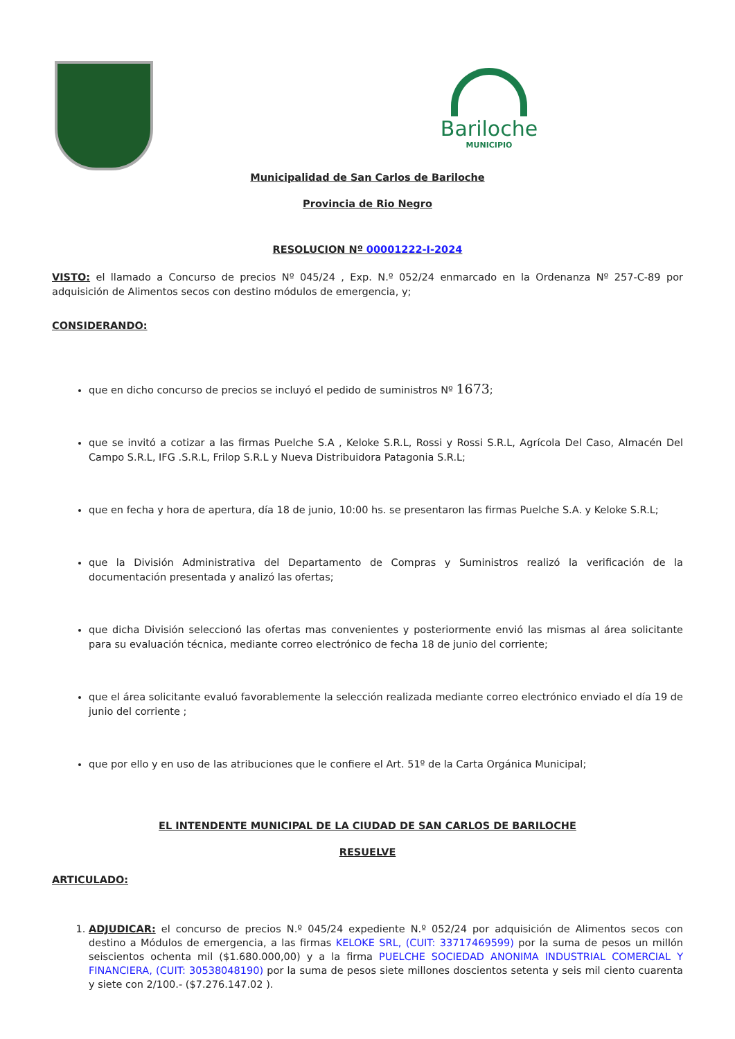Bariloche
MUNICIPIO
Municipalidad de San Carlos de Bariloche
Provincia de Rio Negro
RESOLUCION Nº 00001222-I-2024
VISTO: el llamado a Concurso de precios Nº 045/24 , Exp. N.º 052/24 enmarcado en la Ordenanza Nº 257-C-89 por adquisición de Alimentos secos con destino módulos de emergencia, y;
CONSIDERANDO:
que en dicho concurso de precios se incluyó el pedido de suministros Nº 1673;
que se invitó a cotizar a las firmas Puelche S.A , Keloke S.R.L, Rossi y Rossi S.R.L, Agrícola Del Caso, Almacén Del Campo S.R.L, IFG .S.R.L, Frilop S.R.L y Nueva Distribuidora Patagonia S.R.L;
que en fecha y hora de apertura, día 18 de junio, 10:00 hs. se presentaron las firmas Puelche S.A. y Keloke S.R.L;
que la División Administrativa del Departamento de Compras y Suministros realizó la verificación de la documentación presentada y analizó las ofertas;
que dicha División seleccionó las ofertas mas convenientes y posteriormente envió las mismas al área solicitante para su evaluación técnica, mediante correo electrónico de fecha 18 de junio del corriente;
que el área solicitante evaluó favorablemente la selección realizada mediante correo electrónico enviado el día 19 de junio del corriente ;
que por ello y en uso de las atribuciones que le confiere el Art. 51º de la Carta Orgánica Municipal;
EL INTENDENTE MUNICIPAL DE LA CIUDAD DE SAN CARLOS DE BARILOCHE
RESUELVE
ARTICULADO:
1. ADJUDICAR: el concurso de precios N.º 045/24 expediente N.º 052/24 por adquisición de Alimentos secos con destino a Módulos de emergencia, a las firmas KELOKE SRL, (CUIT: 33717469599) por la suma de pesos un millón seiscientos ochenta mil ($1.680.000,00) y a la firma PUELCHE SOCIEDAD ANONIMA INDUSTRIAL COMERCIAL Y FINANCIERA, (CUIT: 30538048190) por la suma de pesos siete millones doscientos setenta y seis mil ciento cuarenta y siete con 2/100.- ($7.276.147.02 ).